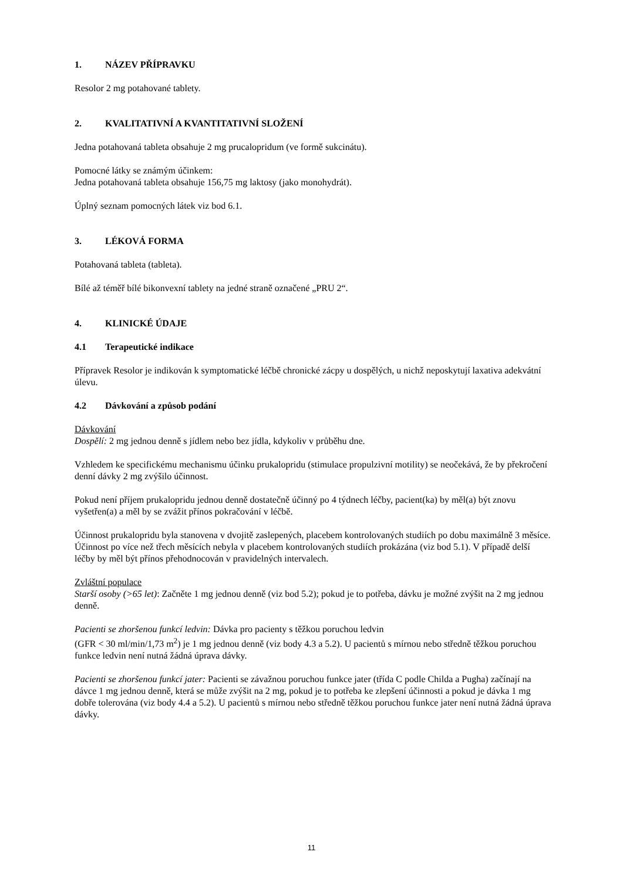1. NÁZEV PŘÍPRAVKU
Resolor 2 mg potahované tablety.
2. KVALITATIVNÍ A KVANTITATIVNÍ SLOŽENÍ
Jedna potahovaná tableta obsahuje 2 mg prucalopridum (ve formě sukcinátu).
Pomocné látky se známým účinkem:
Jedna potahovaná tableta obsahuje 156,75 mg laktosy (jako monohydrát).
Úplný seznam pomocných látek viz bod 6.1.
3. LÉKOVÁ FORMA
Potahovaná tableta (tableta).
Bílé až téměř bílé bikonvexní tablety na jedné straně označené „PRU 2“.
4. KLINICKÉ ÚDAJE
4.1 Terapeutické indikace
Přípravek Resolor je indikován k symptomatické léčbě chronické zácpy u dospělých, u nichž neposkytují laxativa adekvátní úlevu.
4.2 Dávkování a způsob podání
Dávkování
Dospělí: 2 mg jednou denně s jídlem nebo bez jídla, kdykoliv v průběhu dne.
Vzhledem ke specifickému mechanismu účinku prukalopridu (stimulace propulzivní motility) se neočekává, že by překročení denní dávky 2 mg zvýšilo účinnost.
Pokud není příjem prukalopridu jednou denně dostatečně účinný po 4 týdnech léčby, pacient(ka) by měl(a) být znovu vyšetřen(a) a měl by se zvážit přínos pokračování v léčbě.
Účinnost prukalopridu byla stanovena v dvojitě zaslepených, placebem kontrolovaných studiích po dobu maximálně 3 měsíce. Účinnost po více než třech měsících nebyla v placebem kontrolovaných studiích prokázána (viz bod 5.1). V případě delší léčby by měl být přínos přehodnocován v pravidelných intervalech.
Zvláštní populace
Starší osoby (>65 let): Začněte 1 mg jednou denně (viz bod 5.2); pokud je to potřeba, dávku je možné zvýšit na 2 mg jednou denně.
Pacienti se zhoršenou funkcí ledvin: Dávka pro pacienty s těžkou poruchou ledvin
(GFR < 30 ml/min/1,73 m<sup>2</sup>) je 1 mg jednou denně (viz body 4.3 a 5.2). U pacientů s mírnou nebo středně těžkou poruchou funkce ledvin není nutná žádná úprava dávky.
Pacienti se zhoršenou funkcí jater: Pacienti se závažnou poruchou funkce jater (třída C podle Childa a Pugha) začínají na dávce 1 mg jednou denně, která se může zvýšit na 2 mg, pokud je to potřeba ke zlepšení účinnosti a pokud je dávka 1 mg dobře tolerována (viz body 4.4 a 5.2). U pacientů s mírnou nebo středně těžkou poruchou funkce jater není nutná žádná úprava dávky.
11